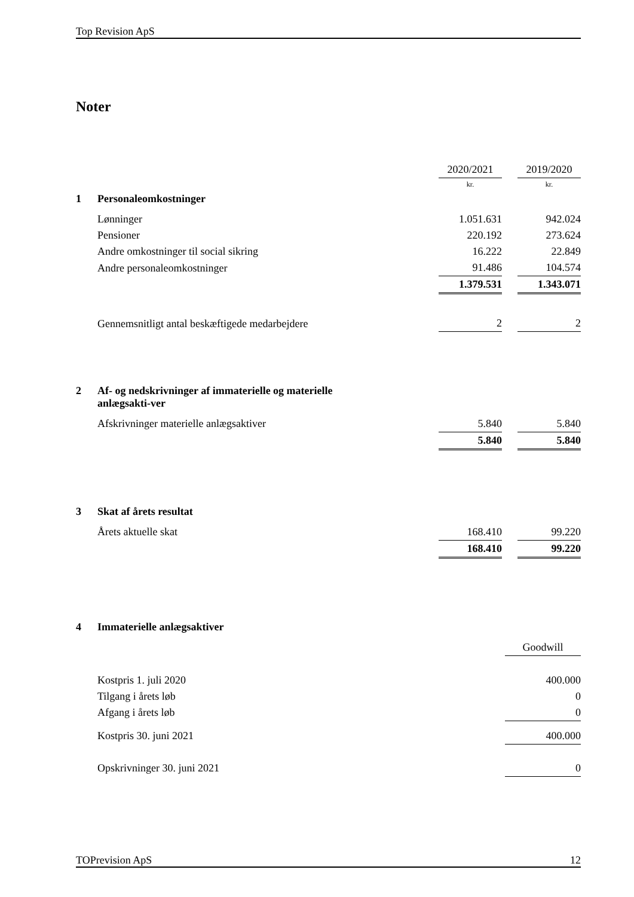Top Revision ApS
Noter
| | | 2020/2021 | | 2019/2020 |
| | | kr. | | kr. |
| 1 | Personaleomkostninger | | | |
| | Lønninger | 1.051.631 | | 942.024 |
| | Pensioner | 220.192 | | 273.624 |
| | Andre omkostninger til social sikring | 16.222 | | 22.849 |
| | Andre personaleomkostninger | 91.486 | | 104.574 |
| | | 1.379.531 | | 1.343.071 |
| | Gennemsnitligt antal beskæftigede medarbejdere | 2 | | 2 |
| 2 | Af- og nedskrivninger af immaterielle og materielle anlægsakti-ver | | | |
| | Afskrivninger materielle anlægsaktiver | 5.840 | | 5.840 |
| | | 5.840 | | 5.840 |
| 3 | Skat af årets resultat | | | |
| | Årets aktuelle skat | 168.410 | | 99.220 |
| | | 168.410 | | 99.220 |
| 4 | Immaterielle anlægsaktiver | |
| | | Goodwill |
| | Kostpris 1. juli 2020 | 400.000 |
| | Tilgang i årets løb | 0 |
| | Afgang i årets løb | 0 |
| | Kostpris 30. juni 2021 | 400.000 |
| | Opskrivninger 30. juni 2021 | 0 |
TOPrevision ApS 12